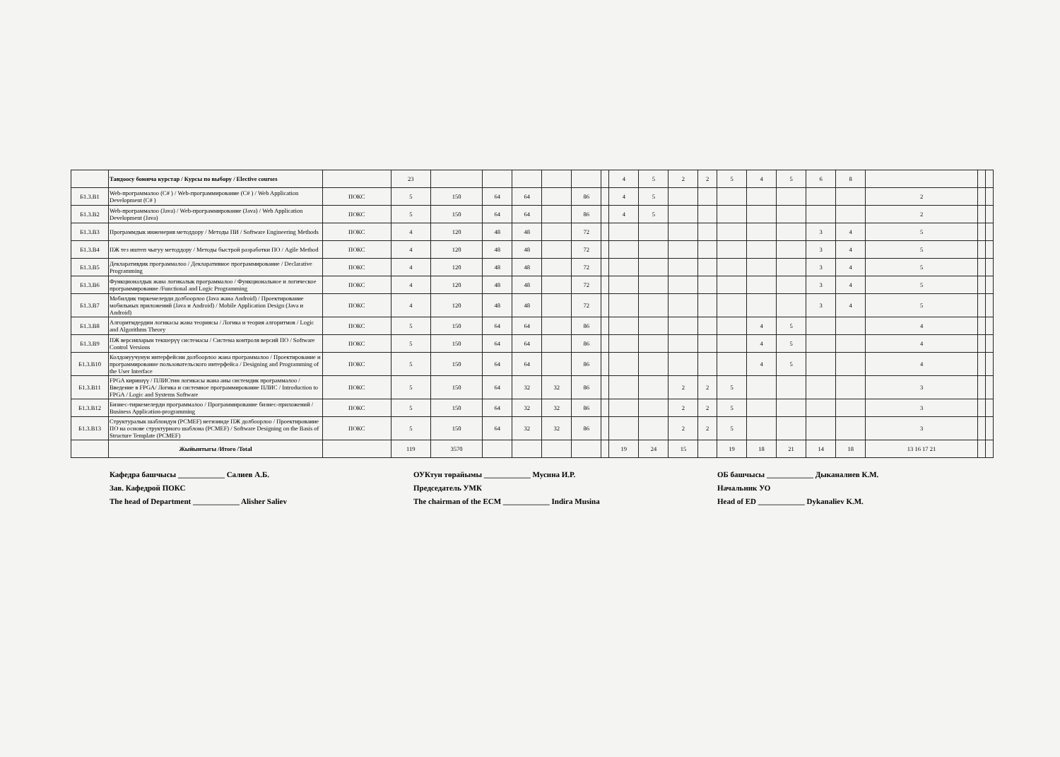| | Тандоосу боюнча курстар / Курсы по выбору / Elective courses | | 23 | | | | | | | 4 | 5 | 2 | 2 | 5 | 4 | 5 | 6 | 8 | | | |
| Б1.3.В1 | Web-программалоо (C# ) / Web-программирование (C# ) / Web Application Development (C# ) | ПОКС | 5 | 150 | 64 | 64 | | 86 | | 4 | 5 | | | | | | | | 2 | | |
| Б1.3.В2 | Web-программалоо (Java) / Web-программирование (Java) / Web Application Development (Java) | ПОКС | 5 | 150 | 64 | 64 | | 86 | | 4 | 5 | | | | | | | | 2 | | |
| Б1.3.В3 | Программдык инженерия методдору / Методы ПИ / Software Engineering Methods | ПОКС | 4 | 120 | 48 | 48 | | 72 | | | | | | | | | 3 | 4 | 5 | | |
| Б1.3.В4 | ПЖ тез иштеп чыгуу методдору / Методы быстрой разработки ПО / Agile Method | ПОКС | 4 | 120 | 48 | 48 | | 72 | | | | | | | | | 3 | 4 | 5 | | |
| Б1.3.В5 | Декларативдик программалоо / Декларативное программирование / Declarative Programming | ПОКС | 4 | 120 | 48 | 48 | | 72 | | | | | | | | | 3 | 4 | 5 | | |
| Б1.3.В6 | Функционалдык жана логикалык программалоо / Функциональное и логическое программирование /Functional and Logic Programming | ПОКС | 4 | 120 | 48 | 48 | | 72 | | | | | | | | | 3 | 4 | 5 | | |
| Б1.3.В7 | Мобилдик тиркемелерди долбоорлоо (Java жана Android) / Проектирование мобильных приложений (Java и Android) / Mobile Application Design (Java и Android) | ПОКС | 4 | 120 | 48 | 48 | | 72 | | | | | | | | | 3 | 4 | 5 | | |
| Б1.3.В8 | Алгоритмдердин логикасы жана теориясы / Логика и теория алгоритмов / Logic and Algorithms Theory | ПОКС | 5 | 150 | 64 | 64 | | 86 | | | | | | | 4 | 5 | | | 4 | | |
| Б1.3.В9 | ПЖ версияларын текшерүү системасы / Система контроля версий ПО / Software Control Versions | ПОКС | 5 | 150 | 64 | 64 | | 86 | | | | | | | 4 | 5 | | | 4 | | |
| Б1.3.В10 | Колдонуучунун интерфейсин долбоорлоо жана программалоо / Проектирование и программирование пользовательского интерфейса / Designing and Programming of the User Interface | ПОКС | 5 | 150 | 64 | 64 | | 86 | | | | | | | 4 | 5 | | | 4 | | |
| Б1.3.В11 | FPGA киришүү / ПЛИСтин логикасы жана аны системдик программалоо / Введение в FPGA/ Логика и системное программирование ПЛИС / Introduction to FPGA / Logic and Systems Software | ПОКС | 5 | 150 | 64 | 32 | 32 | 86 | | | | 2 | 2 | 5 | | | | | 3 | | |
| Б1.3.В12 | Бизнес-тиркемелерди программалоо / Программирование бизнес-приложений / Business Application-programming | ПОКС | 5 | 150 | 64 | 32 | 32 | 86 | | | | 2 | 2 | 5 | | | | | 3 | | |
| Б1.3.В13 | Структуралык шаблондун (PCMEF) негизинде ПЖ долбоорлоо / Проектирование ПО на основе структурного шаблона (PCMEF) / Software Designing on the Basis of Structure Template (PCMEF) | ПОКС | 5 | 150 | 64 | 32 | 32 | 86 | | | | 2 | 2 | 5 | | | | | 3 | | |
| | Жыйынтыгы /Итого /Total | | 119 | 3570 | | | | | | 19 | 24 | 15 | | 19 | 18 | 21 | 14 | 18 | 13 16 17 21 | | |
Кафедра башчысы ____________ Салиев А.Б.
Зав. Кафедрой ПОКС
The head of Department ____________ Alisher Saliev
ОУКтун төрайымы ____________ Мусина И.Р.
Председатель УМК
The chairman of the ECM ____________ Indira Musina
ОБ башчысы ____________ Дыканалиев К.М.
Начальник УО
Head of ED ____________ Dykanaliev K.M.